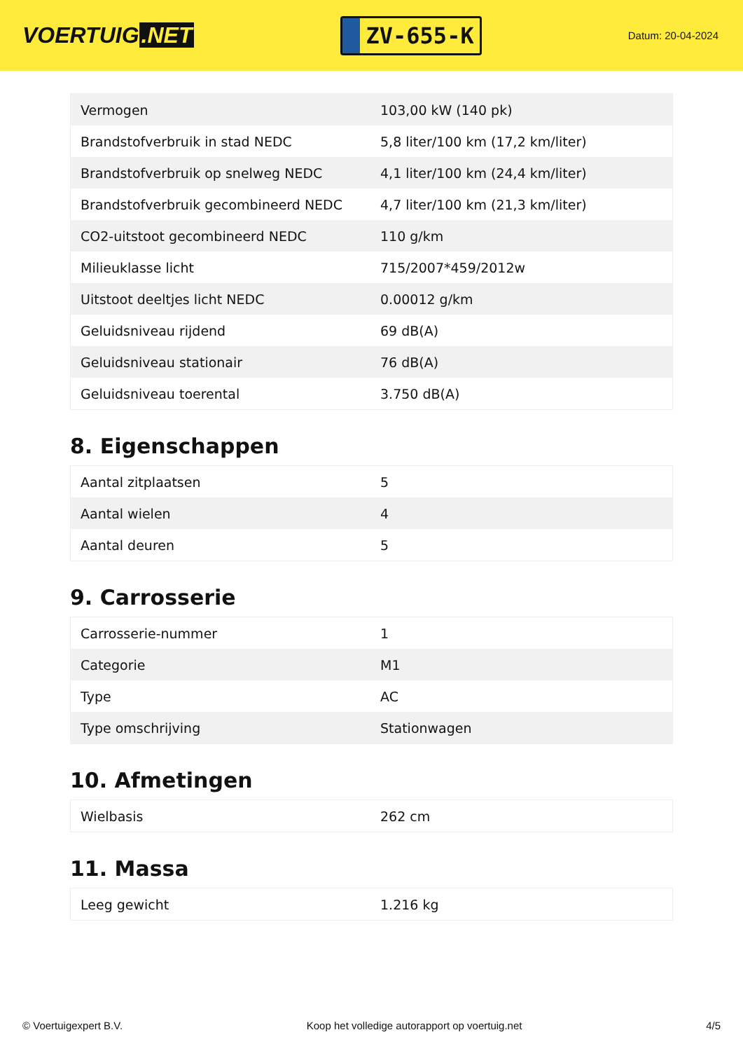VOERTUIG.NET
ZV-655-K
Datum: 20-04-2024
| Vermogen | 103,00 kW (140 pk) |
| Brandstofverbruik in stad NEDC | 5,8 liter/100 km (17,2 km/liter) |
| Brandstofverbruik op snelweg NEDC | 4,1 liter/100 km (24,4 km/liter) |
| Brandstofverbruik gecombineerd NEDC | 4,7 liter/100 km (21,3 km/liter) |
| CO2-uitstoot gecombineerd NEDC | 110 g/km |
| Milieuklasse licht | 715/2007*459/2012w |
| Uitstoot deeltjes licht NEDC | 0.00012 g/km |
| Geluidsniveau rijdend | 69 dB(A) |
| Geluidsniveau stationair | 76 dB(A) |
| Geluidsniveau toerental | 3.750 dB(A) |
8. Eigenschappen
| Aantal zitplaatsen | 5 |
| Aantal wielen | 4 |
| Aantal deuren | 5 |
9. Carrosserie
| Carrosserie-nummer | 1 |
| Categorie | M1 |
| Type | AC |
| Type omschrijving | Stationwagen |
10. Afmetingen
| Wielbasis | 262 cm |
11. Massa
| Leeg gewicht | 1.216 kg |
© Voertuigexpert B.V. Koop het volledige autorapport op voertuig.net 4/5